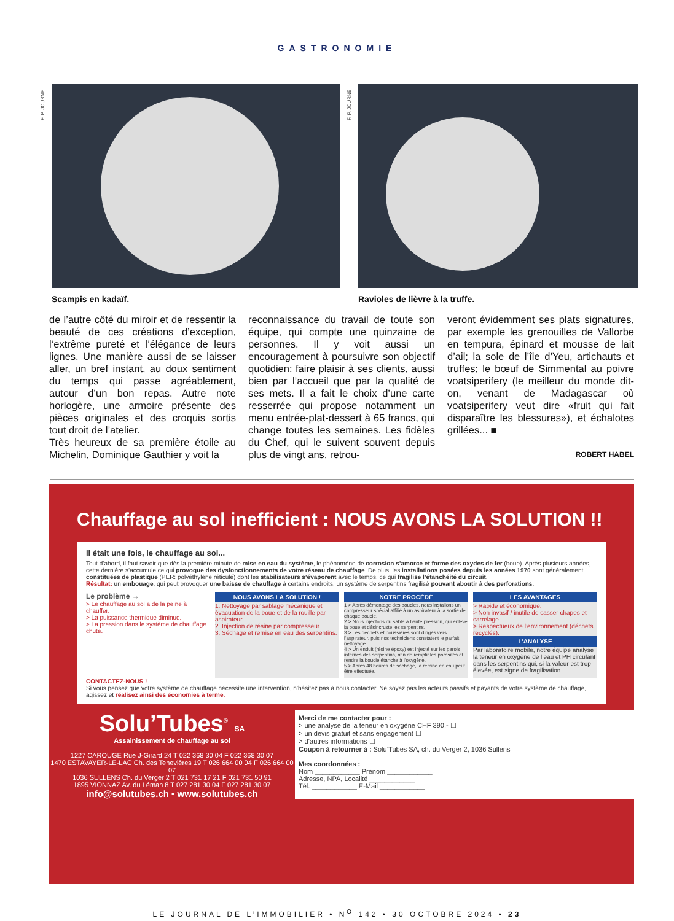GASTRONOMIE
F. P. JOURNE
Scampis en kadaïf.
F. P. JOURNE
Ravioles de lièvre à la truffe.
de l’autre côté du miroir et de ressentir la beauté de ces créations d’exception, l’extrême pureté et l’élégance de leurs lignes. Une manière aussi de se laisser aller, un bref instant, au doux sentiment du temps qui passe agréablement, autour d’un bon repas. Autre note horlogère, une armoire présente des pièces originales et des croquis sortis tout droit de l’atelier.
Très heureux de sa première étoile au Michelin, Dominique Gauthier y voit la
reconnaissance du travail de toute son équipe, qui compte une quinzaine de personnes. Il y voit aussi un encouragement à poursuivre son objectif quotidien: faire plaisir à ses clients, aussi bien par l’accueil que par la qualité de ses mets. Il a fait le choix d’une carte resserrée qui propose notamment un menu entrée-plat-dessert à 65 francs, qui change toutes les semaines. Les fidèles du Chef, qui le suivent souvent depuis plus de vingt ans, retrou-
veront évidemment ses plats signatures, par exemple les grenouilles de Vallorbe en tempura, épinard et mousse de lait d’ail; la sole de l’île d’Yeu, artichauts et truffes; le bœuf de Simmental au poivre voatsiperifery (le meilleur du monde dit-on, venant de Madagascar où voatsiperifery veut dire «fruit qui fait disparaître les blessures»), et échalotes grillées... ■
ROBERT HABEL
Chauffage au sol inefficient : NOUS AVONS LA SOLUTION !!
Il était une fois, le chauffage au sol...
Tout d’abord, il faut savoir que dès la première minute de mise en eau du système, le phénomène de corrosion s’amorce et forme des oxydes de fer (boue). Après plusieurs années, cette dernière s’accumule ce qui provoque des dysfonctionnements de votre réseau de chauffage. De plus, les installations posées depuis les années 1970 sont généralement constituées de plastique (PER: polyéthylène réticulé) dont les stabilisateurs s’évaporent avec le temps, ce qui fragilise l’étanchéité du circuit.
Résultat: un embouage, qui peut provoquer une baisse de chauffage à certains endroits, un système de serpentins fragilisé pouvant aboutir à des perforations.
Le problème →
> Le chauffage au sol a de la peine à chauffer.
> La puissance thermique diminue.
> La pression dans le système de chauffage chute.
NOUS AVONS LA SOLUTION !
1. Nettoyage par sablage mécanique et évacuation de la boue et de la rouille par aspirateur.
2. Injection de résine par compresseur.
3. Séchage et remise en eau des serpentins.
NOTRE PROCÉDÉ
1 > Après démontage des boucles, nous installons un compresseur spécial affilié à un aspirateur à la sortie de chaque boucle.
2 > Nous injectons du sable à haute pression, qui enlève la boue et désincruste les serpentins.
3 > Les déchets et poussières sont dirigés vers l’aspirateur, puis nos techniciens constatent le parfait nettoyage.
4 > Un enduit (résine époxy) est injecté sur les parois internes des serpentins, afin de remplir les porosités et rendre la boucle étanche à l’oxygène.
5 > Après 48 heures de séchage, la remise en eau peut être effectuée.
LES AVANTAGES
> Rapide et économique.
> Non invasif / inutile de casser chapes et carrelage.
> Respectueux de l’environnement (déchets recyclés).
L’ANALYSE
Par laboratoire mobile, notre équipe analyse la teneur en oxygène de l’eau et PH circulant dans les serpentins qui, si la valeur est trop élevée, est signe de fragilisation.
CONTACTEZ-NOUS !
Si vous pensez que votre système de chauffage nécessite une intervention, n’hésitez pas à nous contacter. Ne soyez pas les acteurs passifs et payants de votre système de chauffage, agissez et réalisez ainsi des économies à terme.
Solu’Tubes<sup>®</sup> SA
Assainissement de chauffage au sol
1227 CAROUGE Rue J-Girard 24 T 022 368 30 04 F 022 368 30 07
1470 ESTAVAYER-LE-LAC Ch. des Tenevières 19 T 026 664 00 04 F 026 664 00 07
1036 SULLENS Ch. du Verger 2 T 021 731 17 21 F 021 731 50 91
1895 VIONNAZ Av. du Léman 8 T 027 281 30 04 F 027 281 30 07
info@solutubes.ch • www.solutubes.ch
Merci de me contacter pour :
> une analyse de la teneur en oxygène CHF 390.- ☐
> un devis gratuit et sans engagement ☐
> d’autres informations ☐
Coupon à retourner à : Solu’Tubes SA, ch. du Verger 2, 1036 Sullens
Mes coordonnées :
Nom ____________ Prénom ____________
Adresse, NPA, Localité ____________
Tél. ____________ E-Mail ____________
LE JOURNAL DE L’IMMOBILIER • N<sup>O</sup> 142 • 30 OCTOBRE 2024 • 23